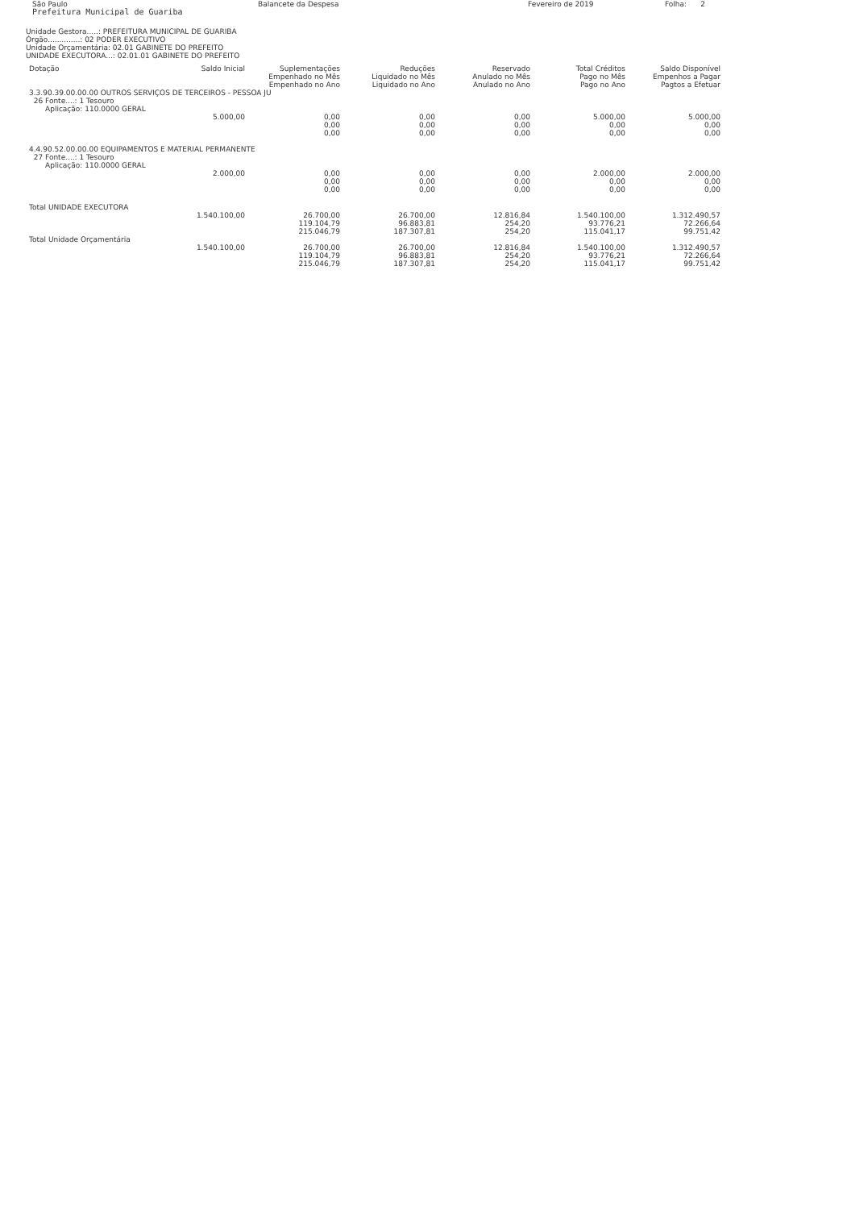São Paulo
Prefeitura Municipal de Guariba
Balancete da Despesa Fevereiro de 2019 Folha: 2
Unidade Gestora.....: PREFEITURA MUNICIPAL DE GUARIBA
Órgão..............: 02 PODER EXECUTIVO
Unidade Orçamentária: 02.01 GABINETE DO PREFEITO
UNIDADE EXECUTORA...: 02.01.01 GABINETE DO PREFEITO
| Dotação | Saldo Inicial | Suplementações Empenhado no Mês Empenhado no Ano | Reduções Liquidado no Mês Liquidado no Ano | Reservado Anulado no Mês Anulado no Ano | Total Créditos Pago no Mês Pago no Ano | Saldo Disponível Empenhos a Pagar Pagtos a Efetuar |
| --- | --- | --- | --- | --- | --- | --- |
| 3.3.90.39.00.00.00 OUTROS SERVIÇOS DE TERCEIROS - PESSOA JU 26 Fonte....: 1 Tesouro Aplicação: 110.0000 GERAL | | | | | | |
| | 5.000,00 | 0,00 0,00 0,00 | 0,00 0,00 0,00 | 0,00 0,00 0,00 | 5.000,00 0,00 0,00 | 5.000,00 0,00 0,00 |
| 4.4.90.52.00.00.00 EQUIPAMENTOS E MATERIAL PERMANENTE 27 Fonte....: 1 Tesouro Aplicação: 110.0000 GERAL | | | | | | |
| | 2.000,00 | 0,00 0,00 0,00 | 0,00 0,00 0,00 | 0,00 0,00 0,00 | 2.000,00 0,00 0,00 | 2.000,00 0,00 0,00 |
| Total UNIDADE EXECUTORA | | | | | | |
| | 1.540.100,00 | 26.700,00 119.104,79 215.046,79 | 26.700,00 96.883,81 187.307,81 | 12.816,84 254,20 254,20 | 1.540.100,00 93.776,21 115.041,17 | 1.312.490,57 72.266,64 99.751,42 |
| Total Unidade Orçamentária | | | | | | |
| | 1.540.100,00 | 26.700,00 119.104,79 215.046,79 | 26.700,00 96.883,81 187.307,81 | 12.816,84 254,20 254,20 | 1.540.100,00 93.776,21 115.041,17 | 1.312.490,57 72.266,64 99.751,42 |